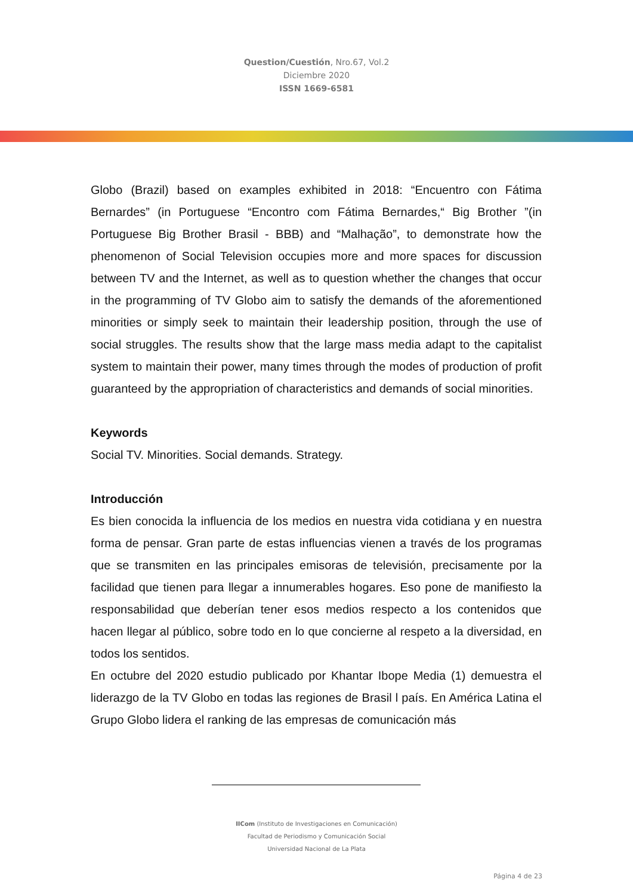Question/Cuestión, Nro.67, Vol.2
Diciembre 2020
ISSN 1669-6581
Globo (Brazil) based on examples exhibited in 2018: “Encuentro con Fátima Bernardes” (in Portuguese “Encontro com Fátima Bernardes,“ Big Brother ”(in Portuguese Big Brother Brasil - BBB) and “Malhação”, to demonstrate how the phenomenon of Social Television occupies more and more spaces for discussion between TV and the Internet, as well as to question whether the changes that occur in the programming of TV Globo aim to satisfy the demands of the aforementioned minorities or simply seek to maintain their leadership position, through the use of social struggles. The results show that the large mass media adapt to the capitalist system to maintain their power, many times through the modes of production of profit guaranteed by the appropriation of characteristics and demands of social minorities.
Keywords
Social TV. Minorities. Social demands. Strategy.
Introducción
Es bien conocida la influencia de los medios en nuestra vida cotidiana y en nuestra forma de pensar. Gran parte de estas influencias vienen a través de los programas que se transmiten en las principales emisoras de televisión, precisamente por la facilidad que tienen para llegar a innumerables hogares. Eso pone de manifiesto la responsabilidad que deberían tener esos medios respecto a los contenidos que hacen llegar al público, sobre todo en lo que concierne al respeto a la diversidad, en todos los sentidos.
En octubre del 2020 estudio publicado por Khantar Ibope Media (1) demuestra el liderazgo de la TV Globo en todas las regiones de Brasil l país. En América Latina el Grupo Globo lidera el ranking de las empresas de comunicación más
IICom (Instituto de Investigaciones en Comunicación)
Facultad de Periodismo y Comunicación Social
Universidad Nacional de La Plata
Página 4 de 23